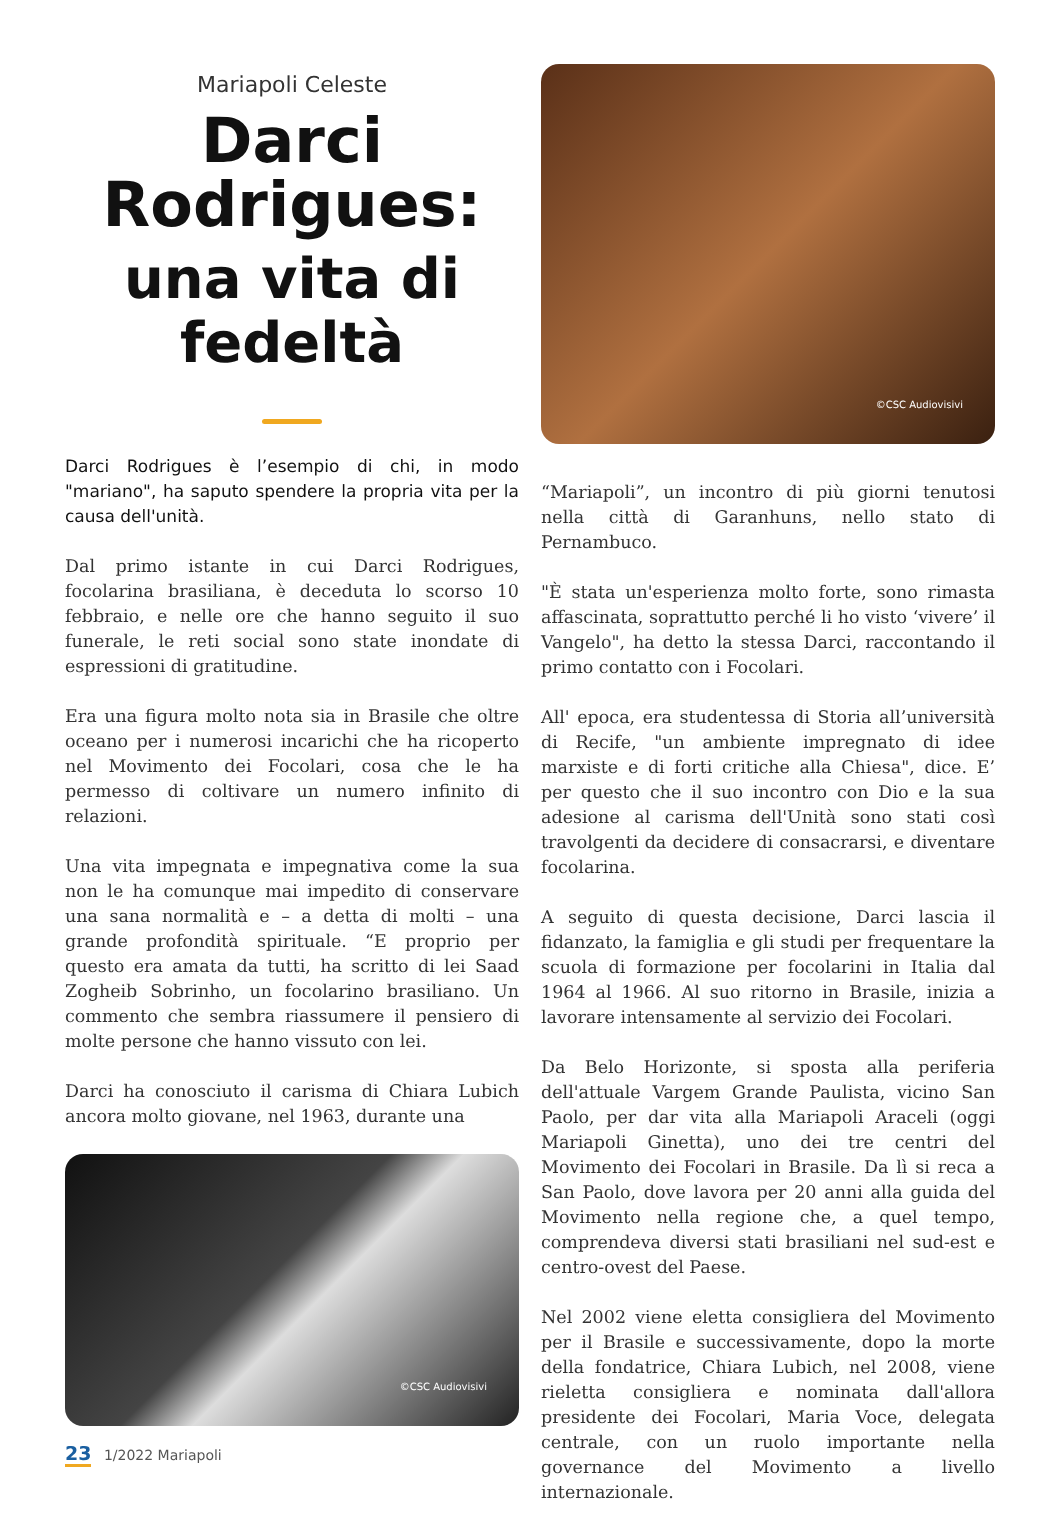Mariapoli Celeste
Darci Rodrigues:
una vita di fedeltà
Darci Rodrigues è l’esempio di chi, in modo "mariano", ha saputo spendere la propria vita per la causa dell'unità.
Dal primo istante in cui Darci Rodrigues, focolarina brasiliana, è deceduta lo scorso 10 febbraio, e nelle ore che hanno seguito il suo funerale, le reti social sono state inondate di espressioni di gratitudine.
Era una figura molto nota sia in Brasile che oltre oceano per i numerosi incarichi che ha ricoperto nel Movimento dei Focolari, cosa che le ha permesso di coltivare un numero infinito di relazioni.
Una vita impegnata e impegnativa come la sua non le ha comunque mai impedito di conservare una sana normalità e – a detta di molti – una grande profondità spirituale. “E proprio per questo era amata da tutti, ha scritto di lei Saad Zogheib Sobrinho, un focolarino brasiliano. Un commento che sembra riassumere il pensiero di molte persone che hanno vissuto con lei.
Darci ha conosciuto il carisma di Chiara Lubich ancora molto giovane, nel 1963, durante una
©CSC Audiovisivi
©CSC Audiovisivi
“Mariapoli”, un incontro di più giorni tenutosi nella città di Garanhuns, nello stato di Pernambuco.
"È stata un'esperienza molto forte, sono rimasta affascinata, soprattutto perché li ho visto ‘vivere’ il Vangelo", ha detto la stessa Darci, raccontando il primo contatto con i Focolari.
All' epoca, era studentessa di Storia all’università di Recife, "un ambiente impregnato di idee marxiste e di forti critiche alla Chiesa", dice. E’ per questo che il suo incontro con Dio e la sua adesione al carisma dell'Unità sono stati così travolgenti da decidere di consacrarsi, e diventare focolarina.
A seguito di questa decisione, Darci lascia il fidanzato, la famiglia e gli studi per frequentare la scuola di formazione per focolarini in Italia dal 1964 al 1966. Al suo ritorno in Brasile, inizia a lavorare intensamente al servizio dei Focolari.
Da Belo Horizonte, si sposta alla periferia dell'attuale Vargem Grande Paulista, vicino San Paolo, per dar vita alla Mariapoli Araceli (oggi Mariapoli Ginetta), uno dei tre centri del Movimento dei Focolari in Brasile. Da lì si reca a San Paolo, dove lavora per 20 anni alla guida del Movimento nella regione che, a quel tempo, comprendeva diversi stati brasiliani nel sud-est e centro-ovest del Paese.
Nel 2002 viene eletta consigliera del Movimento per il Brasile e successivamente, dopo la morte della fondatrice, Chiara Lubich, nel 2008, viene rieletta consigliera e nominata dall'allora presidente dei Focolari, Maria Voce, delegata centrale, con un ruolo importante nella governance del Movimento a livello internazionale.
23 1/2022 Mariapoli